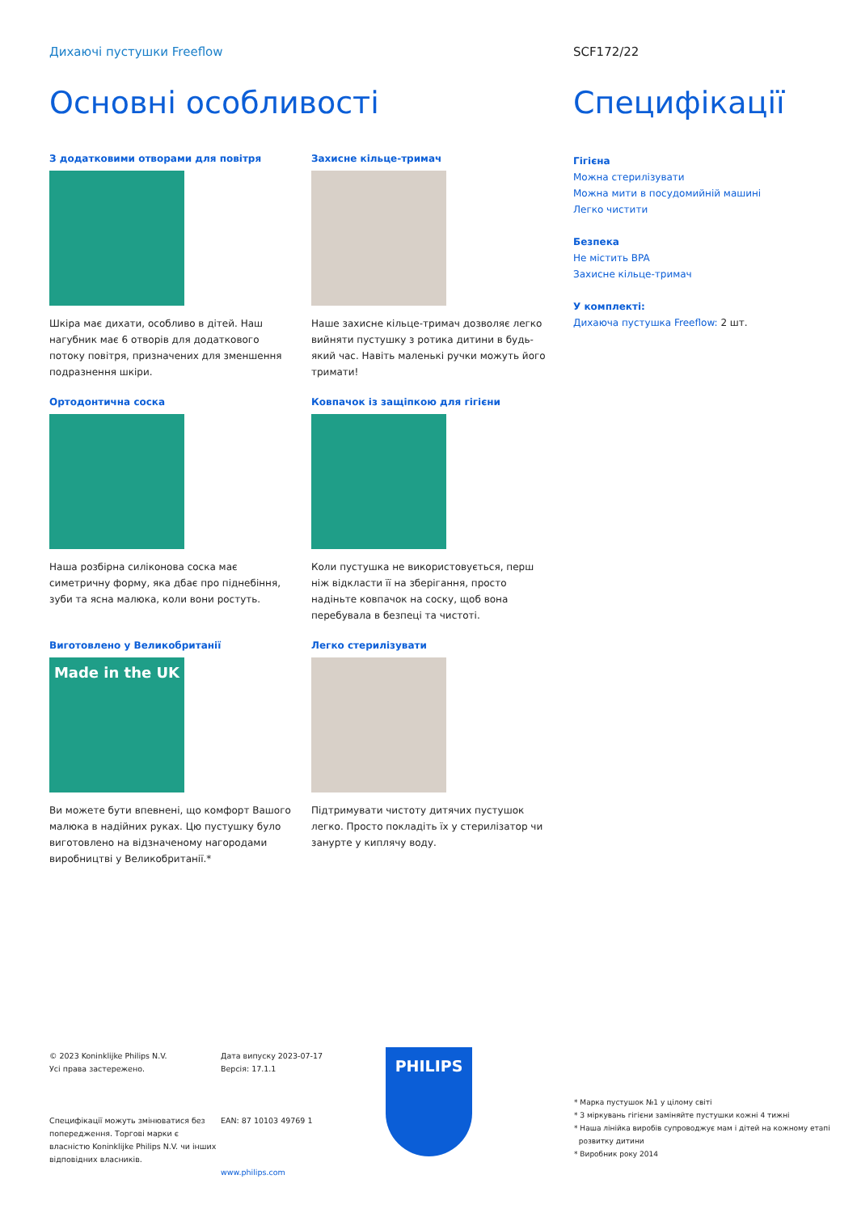Дихаючі пустушки Freeflow SCF172/22
Основні особливості
З додатковими отворами для повітря
Шкіра має дихати, особливо в дітей. Наш нагубник має 6 отворів для додаткового потоку повітря, призначених для зменшення подразнення шкіри.
Захисне кільце-тримач
Наше захисне кільце-тримач дозволяє легко вийняти пустушку з ротика дитини в будь-який час. Навіть маленькі ручки можуть його тримати!
Ортодонтична соска
Наша розбірна силіконова соска має симетричну форму, яка дбає про піднебіння, зуби та ясна малюка, коли вони ростуть.
Ковпачок із защіпкою для гігієни
Коли пустушка не використовується, перш ніж відкласти її на зберігання, просто надіньте ковпачок на соску, щоб вона перебувала в безпеці та чистоті.
Виготовлено у Великобританії
Made in the UK
Ви можете бути впевнені, що комфорт Вашого малюка в надійних руках. Цю пустушку було виготовлено на відзначеному нагородами виробництві у Великобританії.*
Легко стерилізувати
Підтримувати чистоту дитячих пустушок легко. Просто покладіть їх у стерилізатор чи занурте у киплячу воду.
Специфікації
Гігієна
Можна стерилізувати
Можна мити в посудомийній машині
Легко чистити
Безпека
Не містить BPA
Захисне кільце-тримач
У комплекті:
Дихаюча пустушка Freeflow: 2 шт.
© 2023 Koninklijke Philips N.V.
Усі права застережено.
Специфікації можуть змінюватися без попередження. Торгові марки є власністю Koninklijke Philips N.V. чи інших відповідних власників.
Дата випуску 2023-07-17
Версія: 17.1.1
EAN: 87 10103 49769 1
www.philips.com
PHILIPS
* Марка пустушок №1 у цілому світі
* З міркувань гігієни заміняйте пустушки кожні 4 тижні
* Наша лінійка виробів супроводжує мам і дітей на кожному етапі
розвитку дитини
* Виробник року 2014